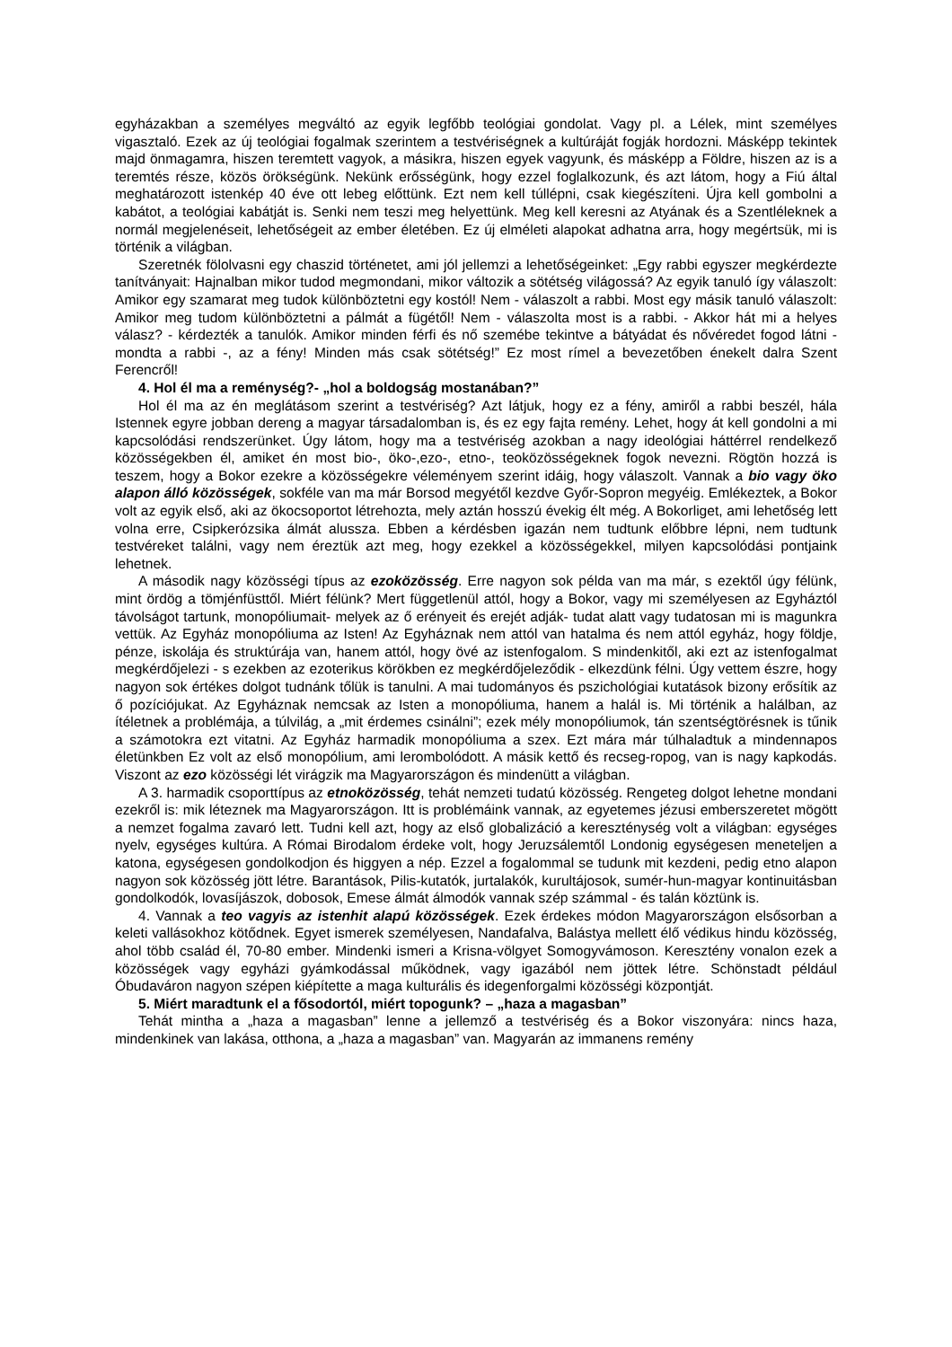egyházakban a személyes megváltó az egyik legfőbb teológiai gondolat. Vagy pl. a Lélek, mint személyes vigasztaló. Ezek az új teológiai fogalmak szerintem a testvériségnek a kultúráját fogják hordozni. Másképp tekintek majd önmagamra, hiszen teremtett vagyok, a másikra, hiszen egyek vagyunk, és másképp a Földre, hiszen az is a teremtés része, közös örökségünk. Nekünk erősségünk, hogy ezzel foglalkozunk, és azt látom, hogy a Fiú által meghatározott istenkép 40 éve ott lebeg előttünk. Ezt nem kell túllépni, csak kiegészíteni. Újra kell gombolni a kabátot, a teológiai kabátját is. Senki nem teszi meg helyettünk. Meg kell keresni az Atyának és a Szentléleknek a normál megjelenéseit, lehetőségeit az ember életében. Ez új elméleti alapokat adhatna arra, hogy megértsük, mi is történik a világban.
Szeretnék fölolvasni egy chaszid történetet, ami jól jellemzi a lehetőségeinket: „Egy rabbi egyszer megkérdezte tanítványait: Hajnalban mikor tudod megmondani, mikor változik a sötétség világossá? Az egyik tanuló így válaszolt: Amikor egy szamarat meg tudok különböztetni egy kostól! Nem - válaszolt a rabbi. Most egy másik tanuló válaszolt: Amikor meg tudom különböztetni a pálmát a fügétől! Nem - válaszolta most is a rabbi. - Akkor hát mi a helyes válasz? - kérdezték a tanulók. Amikor minden férfi és nő szemébe tekintve a bátyádat és nővéredet fogod látni - mondta a rabbi -, az a fény! Minden más csak sötétség!” Ez most rímel a bevezetőben énekelt dalra Szent Ferencről!
4. Hol él ma a reménység?- „hol a boldogság mostanában?”
Hol él ma az én meglátásom szerint a testvériség? Azt látjuk, hogy ez a fény, amiről a rabbi beszél, hála Istennek egyre jobban dereng a magyar társadalomban is, és ez egy fajta remény. Lehet, hogy át kell gondolni a mi kapcsolódási rendszerünket. Úgy látom, hogy ma a testvériség azokban a nagy ideológiai háttérrel rendelkező közösségekben él, amiket én most bio-, öko-,ezo-, etno-, teoközösségeknek fogok nevezni. Rögtön hozzá is teszem, hogy a Bokor ezekre a közösségekre véleményem szerint idáig, hogy válaszolt. Vannak a bio vagy öko alapon álló közösségek, sokféle van ma már Borsod megyétől kezdve Győr-Sopron megyéig. Emlékeztek, a Bokor volt az egyik első, aki az ökocsoportot létrehozta, mely aztán hosszú évekig élt még. A Bokorliget, ami lehetőség lett volna erre, Csipkerózsika álmát alussza. Ebben a kérdésben igazán nem tudtunk előbbre lépni, nem tudtunk testvéreket találni, vagy nem éreztük azt meg, hogy ezekkel a közösségekkel, milyen kapcsolódási pontjaink lehetnek.
A második nagy közösségi típus az ezoközösség. Erre nagyon sok példa van ma már, s ezektől úgy félünk, mint ördög a tömjénfüsttől. Miért félünk? Mert függetlenül attól, hogy a Bokor, vagy mi személyesen az Egyháztól távolságot tartunk, monopóliumait- melyek az ő erényeit és erejét adják- tudat alatt vagy tudatosan mi is magunkra vettük. Az Egyház monopóliuma az Isten! Az Egyháznak nem attól van hatalma és nem attól egyház, hogy földje, pénze, iskolája és struktúrája van, hanem attól, hogy övé az istenfogalom. S mindenkitől, aki ezt az istenfogalmat megkérdőjelezi - s ezekben az ezoterikus körökben ez megkérdőjeleződik - elkezdünk félni. Úgy vettem észre, hogy nagyon sok értékes dolgot tudnánk tőlük is tanulni. A mai tudományos és pszichológiai kutatások bizony erősítik az ő pozíciójukat. Az Egyháznak nemcsak az Isten a monopóliuma, hanem a halál is. Mi történik a halálban, az ítéletnek a problémája, a túlvilág, a „mit érdemes csinálni”; ezek mély monopóliumok, tán szentségtörésnek is tűnik a számotokra ezt vitatni. Az Egyház harmadik monopóliuma a szex. Ezt mára már túlhaladtuk a mindennapos életünkben Ez volt az első monopólium, ami lerombolódott. A másik kettő és recseg-ropog, van is nagy kapkodás. Viszont az ezo közösségi lét virágzik ma Magyarországon és mindenütt a világban.
A 3. harmadik csoporttípus az etnoközösség, tehát nemzeti tudatú közösség. Rengeteg dolgot lehetne mondani ezekről is: mik léteznek ma Magyarországon. Itt is problémáink vannak, az egyetemes jézusi emberszeretet mögött a nemzet fogalma zavaró lett. Tudni kell azt, hogy az első globalizáció a kereszténység volt a világban: egységes nyelv, egységes kultúra. A Római Birodalom érdeke volt, hogy Jeruzsálemtől Londonig egységesen meneteljen a katona, egységesen gondolkodjon és higgyen a nép. Ezzel a fogalommal se tudunk mit kezdeni, pedig etno alapon nagyon sok közösség jött létre. Barantások, Pilis-kutatók, jurtalakók, kurultájosok, sumér-hun-magyar kontinuitásban gondolkodók, lovasíjászok, dobosok, Emese álmát álmodók vannak szép számmal - és talán köztünk is.
4. Vannak a teo vagyis az istenhit alapú közösségek. Ezek érdekes módon Magyarországon elsősorban a keleti vallásokhoz kötődnek. Egyet ismerek személyesen, Nandafalva, Balástya mellett élő védikus hindu közösség, ahol több család él, 70-80 ember. Mindenki ismeri a Krisna-völgyet Somogyvámoson. Keresztény vonalon ezek a közösségek vagy egyházi gyámkodással működnek, vagy igazából nem jöttek létre. Schönstadt például Óbudaváron nagyon szépen kiépítette a maga kulturális és idegenforgalmi közösségi központját.
5. Miért maradtunk el a fősodortól, miért topogunk? – „haza a magasban”
Tehát mintha a „haza a magasban” lenne a jellemző a testvériség és a Bokor viszonyára: nincs haza, mindenkinek van lakása, otthona, a „haza a magasban” van. Magyarán az immanens remény